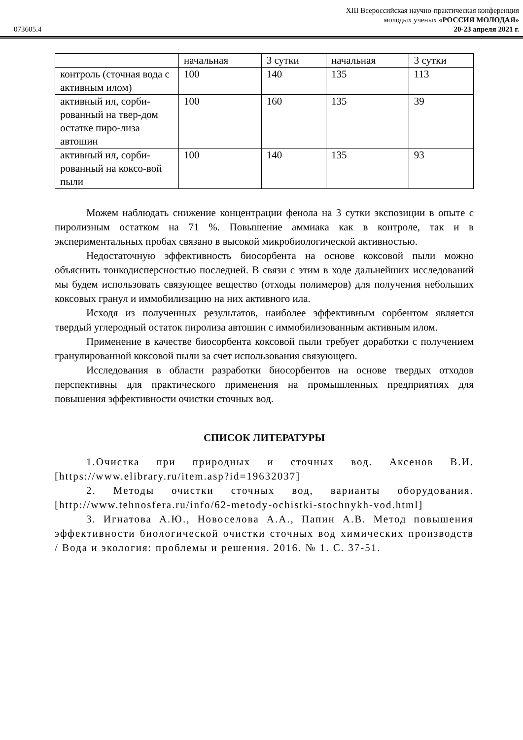XIII Всероссийская научно-практическая конференция
молодых ученых «РОССИЯ МОЛОДАЯ»
073605.4 20-23 апреля 2021 г.
| | начальная | 3 сутки | начальная | 3 сутки |
| контроль (сточная вода с активным илом) | 100 | 140 | 135 | 113 |
| активный ил, сорби-рованный на твер-дом остатке пиро-лиза автошин | 100 | 160 | 135 | 39 |
| активный ил, сорби-рованный на коксо-вой пыли | 100 | 140 | 135 | 93 |
Можем наблюдать снижение концентрации фенола на 3 сутки экспозиции в опыте с пиролизным остатком на 71 %. Повышение аммиака как в контроле, так и в экспериментальных пробах связано в высокой микробиологической активностью.
Недостаточную эффективность биосорбента на основе коксовой пыли можно объяснить тонкодисперсностью последней. В связи с этим в ходе дальнейших исследований мы будем использовать связующее вещество (отходы полимеров) для получения небольших коксовых гранул и иммобилизацию на них активного ила.
Исходя из полученных результатов, наиболее эффективным сорбентом является твердый углеродный остаток пиролиза автошин с иммобилизованным активным илом.
Применение в качестве биосорбента коксовой пыли требует доработки с получением гранулированной коксовой пыли за счет использования связующего.
Исследования в области разработки биосорбентов на основе твердых отходов перспективны для практического применения на промышленных предприятиях для повышения эффективности очистки сточных вод.
СПИСОК ЛИТЕРАТУРЫ
1.Очистка при природных и сточных вод. Аксенов В.И. [https://www.elibrary.ru/item.asp?id=19632037]
2. Методы очистки сточных вод, варианты оборудования. [http://www.tehnosfera.ru/info/62-metody-ochistki-stochnykh-vod.html]
3. Игнатова А.Ю., Новоселова А.А., Папин А.В. Метод повышения эффективности биологической очистки сточных вод химических производств / Вода и экология: проблемы и решения. 2016. № 1. С. 37-51.